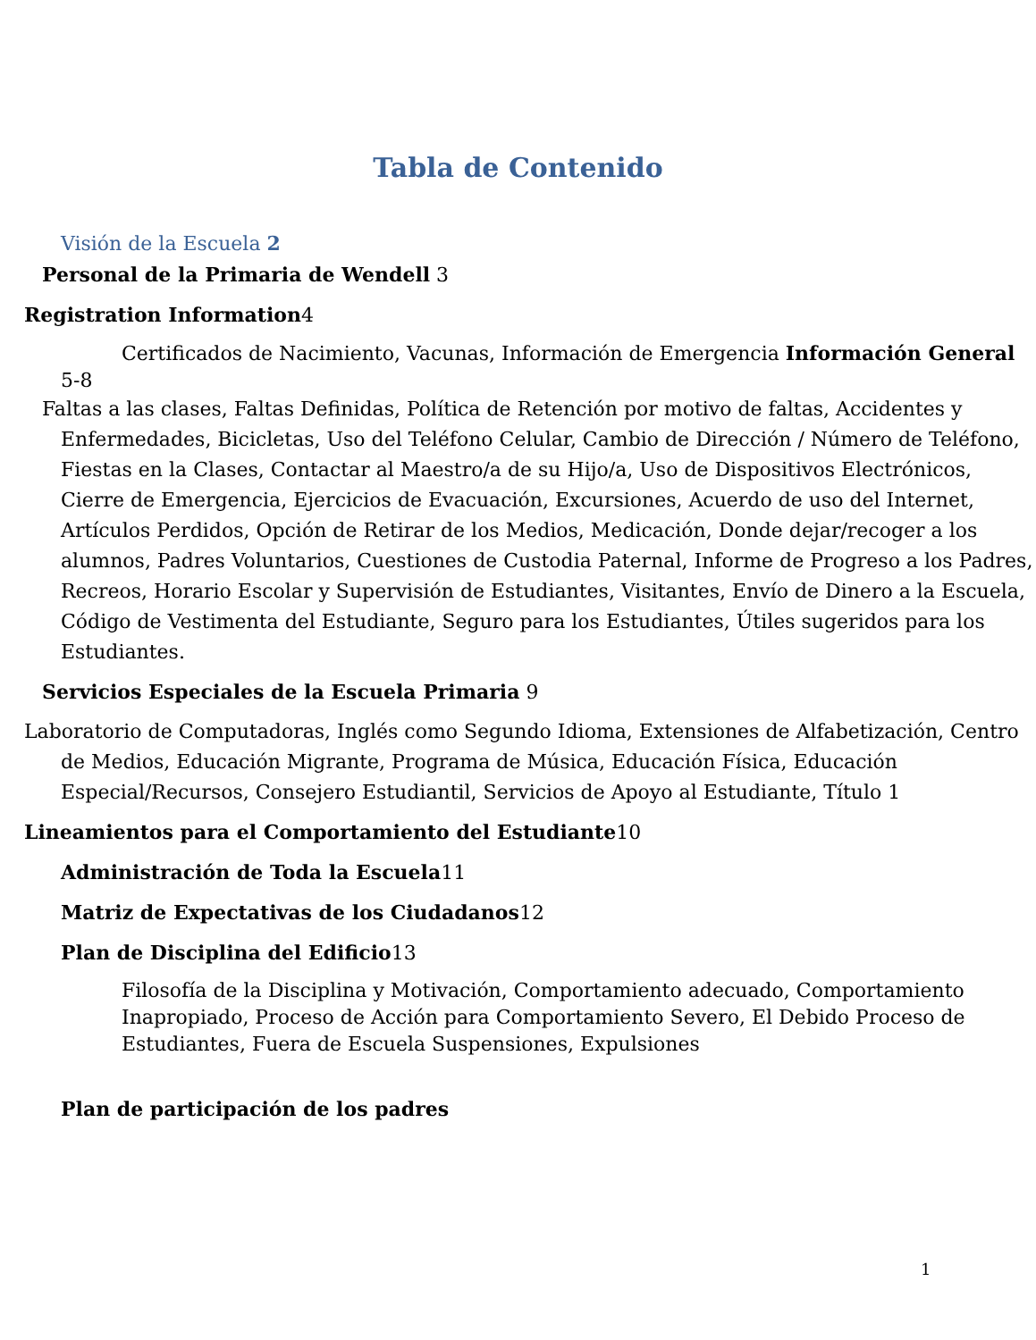Tabla de Contenido
Visión de la Escuela 2
Personal de la Primaria de Wendell 3
Registration Information4
Certificados de Nacimiento, Vacunas, Información de Emergencia Información General 5-8
Faltas a las clases, Faltas Definidas, Política de Retención por motivo de faltas, Accidentes y Enfermedades, Bicicletas, Uso del Teléfono Celular, Cambio de Dirección / Número de Teléfono, Fiestas en la Clases, Contactar al Maestro/a de su Hijo/a, Uso de Dispositivos Electrónicos, Cierre de Emergencia, Ejercicios de Evacuación, Excursiones, Acuerdo de uso del Internet, Artículos Perdidos, Opción de Retirar de los Medios, Medicación, Donde dejar/recoger a los alumnos, Padres Voluntarios, Cuestiones de Custodia Paternal, Informe de Progreso a los Padres, Recreos, Horario Escolar y Supervisión de Estudiantes, Visitantes, Envío de Dinero a la Escuela, Código de Vestimenta del Estudiante, Seguro para los Estudiantes, Útiles sugeridos para los Estudiantes.
Servicios Especiales de la Escuela Primaria 9
Laboratorio de Computadoras, Inglés como Segundo Idioma, Extensiones de Alfabetización, Centro de Medios, Educación Migrante, Programa de Música, Educación Física, Educación Especial/Recursos, Consejero Estudiantil, Servicios de Apoyo al Estudiante, Título 1
Lineamientos para el Comportamiento del Estudiante10
Administración de Toda la Escuela11
Matriz de Expectativas de los Ciudadanos12
Plan de Disciplina del Edificio13
Filosofía de la Disciplina y Motivación, Comportamiento adecuado, Comportamiento Inapropiado, Proceso de Acción para Comportamiento Severo, El Debido Proceso de Estudiantes, Fuera de Escuela Suspensiones, Expulsiones
Plan de participación de los padres
1